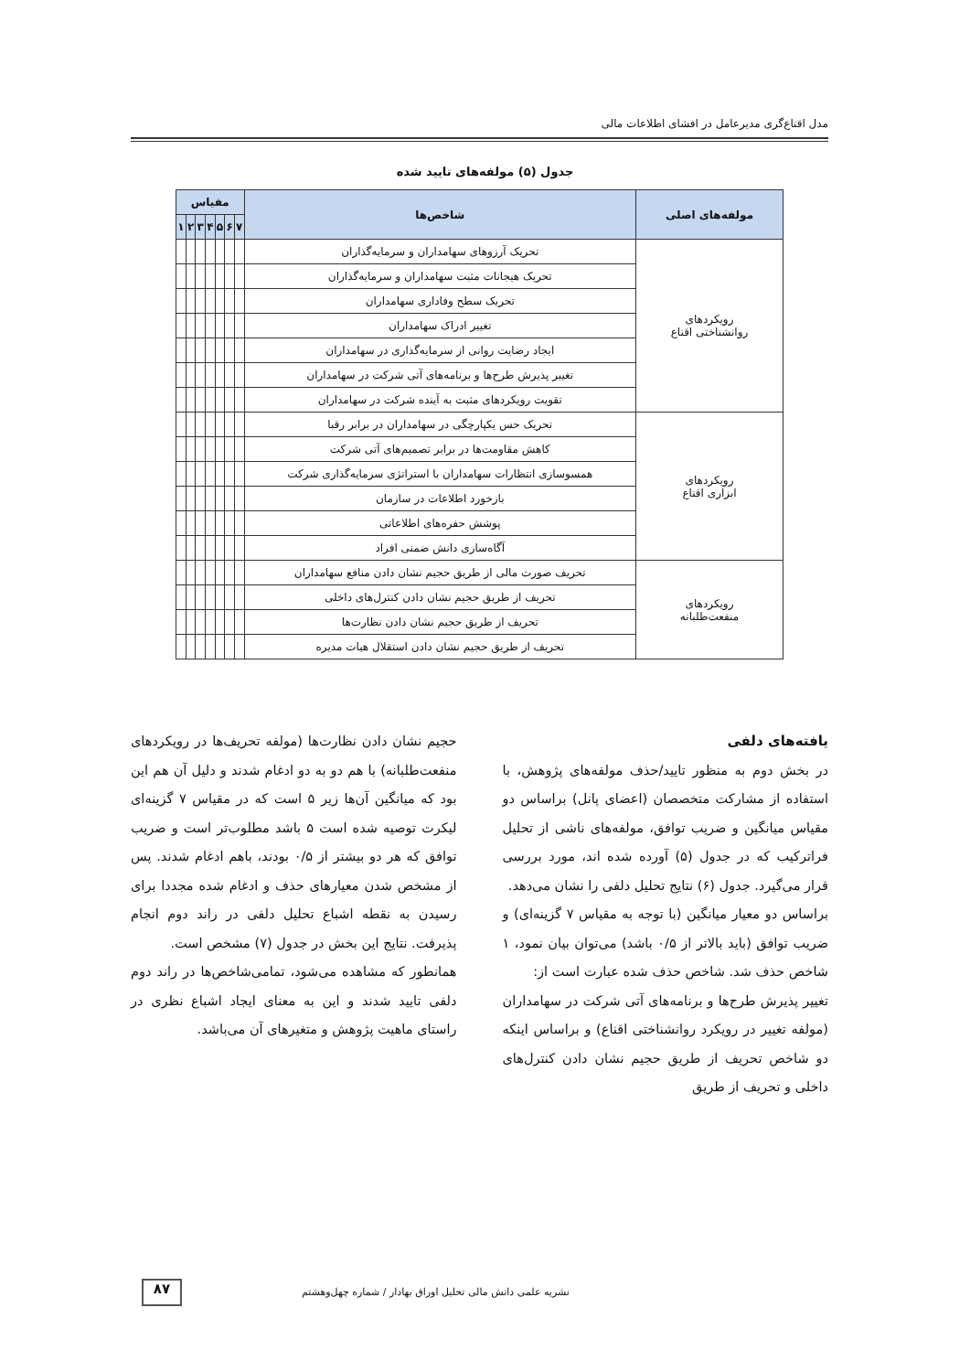مدل اقناع‌گری مدیرعامل در افشای اطلاعات مالی
جدول (۵) مولفه‌های تایید شده
| مولفه‌های اصلی | شاخص‌ها | مقیاس | | | | | | |
| --- | --- | --- | --- | --- | --- | --- | --- | --- |
| | | ۷ | ۶ | ۵ | ۴ | ۳ | ۲ | ۱ |
| رویکردهای روانشناختی اقناع | تحریک آرزوهای سهامداران و سرمایه‌گذاران | | | | | | | |
| | تحریک هیجانات مثبت سهامداران و سرمایه‌گذاران | | | | | | | |
| | تحریک سطح وفاداری سهامداران | | | | | | | |
| | تغییر ادراک سهامداران | | | | | | | |
| | ایجاد رضایت روانی از سرمایه‌گذاری در سهامداران | | | | | | | |
| | تغییر پذیرش طرح‌ها و برنامه‌های آتی شرکت در سهامداران | | | | | | | |
| | تقویت رویکردهای مثبت به آینده شرکت در سهامداران | | | | | | | |
| رویکردهای ابزاری اقناع | تحریک حس یکپارچگی در سهامداران در برابر رقبا | | | | | | | |
| | کاهش مقاومت‌ها در برابر تصمیم‌های آتی شرکت | | | | | | | |
| | همسوسازی انتظارات سهامداران با استراتژی سرمایه‌گذاری شرکت | | | | | | | |
| | بازخورد اطلاعات در سازمان | | | | | | | |
| | پوشش حفره‌های اطلاعاتی | | | | | | | |
| | آگاه‌سازی دانش ضمنی افراد | | | | | | | |
| رویکردهای منفعت‌طلبانه | تحریف صورت مالی از طریق حجیم نشان دادن منافع سهامداران | | | | | | | |
| | تحریف از طریق حجیم نشان دادن کنترل‌های داخلی | | | | | | | |
| | تحریف از طریق حجیم نشان دادن نظارت‌ها | | | | | | | |
| | تحریف از طریق حجیم نشان دادن استقلال هیات مدیره | | | | | | | |
یافته‌های دلفی
در بخش دوم به منظور تایید/حذف مولفه‌های پژوهش، با استفاده از مشارکت متخصصان (اعضای پانل) براساس دو مقیاس میانگین و ضریب توافق، مولفه‌های ناشی از تحلیل فراترکیب که در جدول (۵) آورده شده اند، مورد بررسی قرار می‌گیرد. جدول (۶) نتایج تحلیل دلفی را نشان می‌دهد.
براساس دو معیار میانگین (با توجه به مقیاس ۷ گزینه‌ای) و ضریب توافق (باید بالاتر از ۰/۵ باشد) می‌توان بیان نمود، ۱ شاخص حذف شد. شاخص حذف شده عبارت است از:
تغییر پذیرش طرح‌ها و برنامه‌های آتی شرکت در سهامداران (مولفه تغییر در رویکرد روانشناختی اقناع) و براساس اینکه دو شاخص تحریف از طریق حجیم نشان دادن کنترل‌های داخلی و تحریف از طریق
حجیم نشان دادن نظارت‌ها (مولفه تحریف‌ها در رویکردهای منفعت‌طلبانه) با هم دو به دو ادغام شدند و دلیل آن هم این بود که میانگین آن‌ها زیر ۵ است که در مقیاس ۷ گزینه‌ای لیکرت توصیه شده است ۵ باشد مطلوب‌تر است و ضریب توافق که هر دو بیشتر از ۰/۵ بودند، باهم ادغام شدند. پس از مشخص شدن معیارهای حذف و ادغام شده مجددا برای رسیدن به نقطه اشباع تحلیل دلفی در راند دوم انجام پذیرفت. نتایج این بخش در جدول (۷) مشخص است.
همانطور که مشاهده می‌شود، تمامی‌شاخص‌ها در راند دوم دلفی تایید شدند و این به معنای ایجاد اشباع نظری در راستای ماهیت پژوهش و متغیرهای آن می‌باشد.
نشریه علمی دانش مالی تحلیل اوراق بهادار / شماره چهل‌وهشتم
۸۷